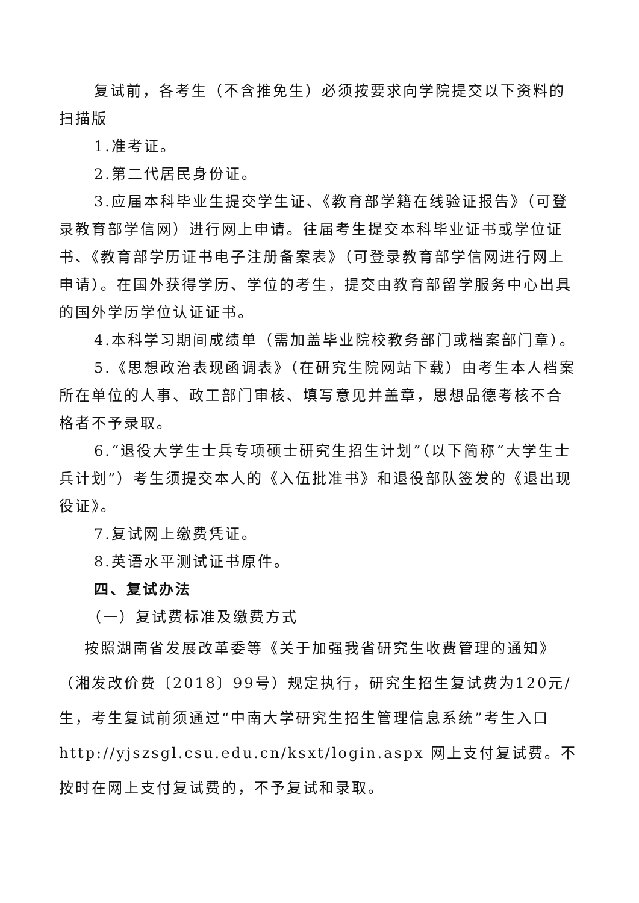复试前，各考生（不含推免生）必须按要求向学院提交以下资料的扫描版
1.准考证。
2.第二代居民身份证。
3.应届本科毕业生提交学生证、《教育部学籍在线验证报告》（可登录教育部学信网）进行网上申请。往届考生提交本科毕业证书或学位证书、《教育部学历证书电子注册备案表》（可登录教育部学信网进行网上申请）。在国外获得学历、学位的考生，提交由教育部留学服务中心出具的国外学历学位认证证书。
4.本科学习期间成绩单（需加盖毕业院校教务部门或档案部门章）。
5.《思想政治表现函调表》（在研究生院网站下载）由考生本人档案所在单位的人事、政工部门审核、填写意见并盖章，思想品德考核不合格者不予录取。
6.“退役大学生士兵专项硕士研究生招生计划”（以下简称“大学生士兵计划”）考生须提交本人的《入伍批准书》和退役部队签发的《退出现役证》。
7.复试网上缴费凭证。
8.英语水平测试证书原件。
四、复试办法
（一）复试费标准及缴费方式
按照湖南省发展改革委等《关于加强我省研究生收费管理的通知》（湘发改价费〔2018〕99号）规定执行，研究生招生复试费为120元/生，考生复试前须通过“中南大学研究生招生管理信息系统”考生入口 http://yjszsgl.csu.edu.cn/ksxt/login.aspx 网上支付复试费。不按时在网上支付复试费的，不予复试和录取。